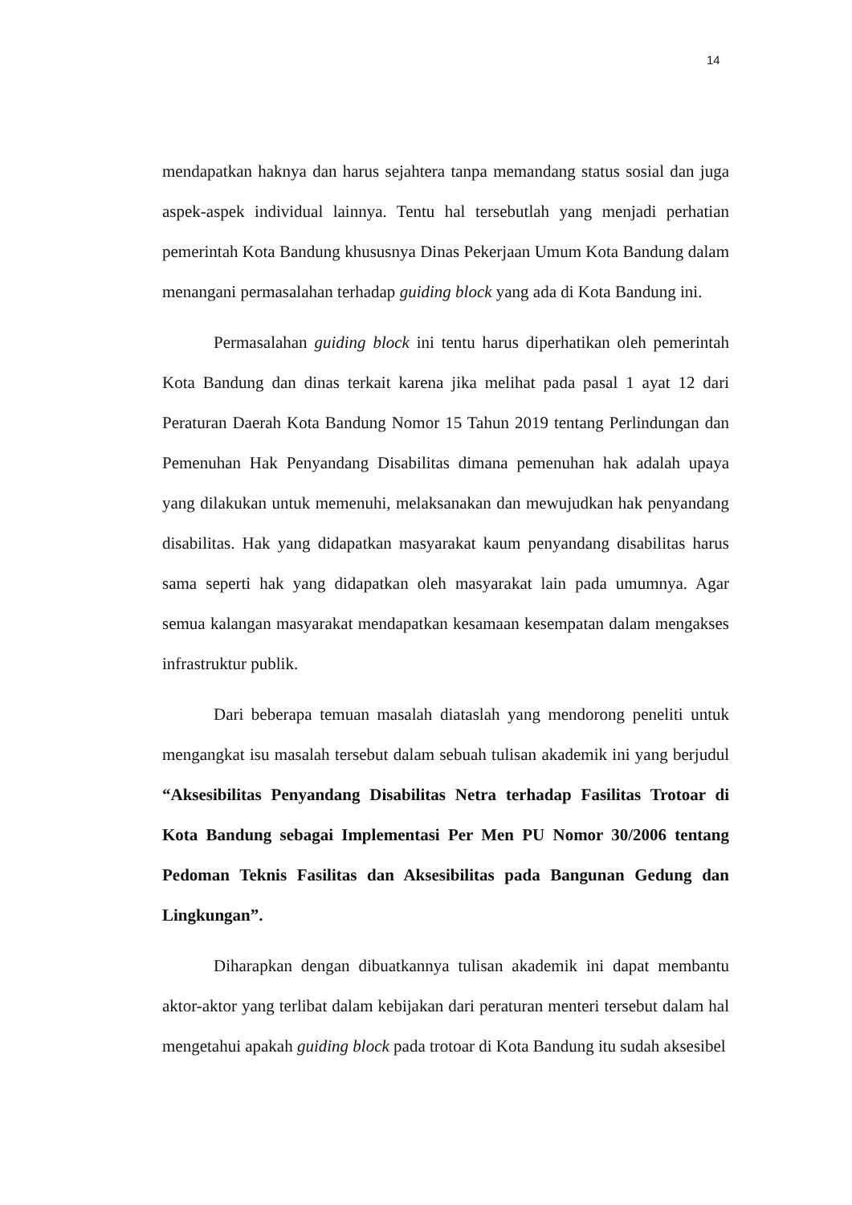14
mendapatkan haknya dan harus sejahtera tanpa memandang status sosial dan juga aspek-aspek individual lainnya. Tentu hal tersebutlah yang menjadi perhatian pemerintah Kota Bandung khususnya Dinas Pekerjaan Umum Kota Bandung dalam menangani permasalahan terhadap guiding block yang ada di Kota Bandung ini.
Permasalahan guiding block ini tentu harus diperhatikan oleh pemerintah Kota Bandung dan dinas terkait karena jika melihat pada pasal 1 ayat 12 dari Peraturan Daerah Kota Bandung Nomor 15 Tahun 2019 tentang Perlindungan dan Pemenuhan Hak Penyandang Disabilitas dimana pemenuhan hak adalah upaya yang dilakukan untuk memenuhi, melaksanakan dan mewujudkan hak penyandang disabilitas. Hak yang didapatkan masyarakat kaum penyandang disabilitas harus sama seperti hak yang didapatkan oleh masyarakat lain pada umumnya. Agar semua kalangan masyarakat mendapatkan kesamaan kesempatan dalam mengakses infrastruktur publik.
Dari beberapa temuan masalah diataslah yang mendorong peneliti untuk mengangkat isu masalah tersebut dalam sebuah tulisan akademik ini yang berjudul “Aksesibilitas Penyandang Disabilitas Netra terhadap Fasilitas Trotoar di Kota Bandung sebagai Implementasi Per Men PU Nomor 30/2006 tentang Pedoman Teknis Fasilitas dan Aksesibilitas pada Bangunan Gedung dan Lingkungan”.
Diharapkan dengan dibuatkannya tulisan akademik ini dapat membantu aktor-aktor yang terlibat dalam kebijakan dari peraturan menteri tersebut dalam hal mengetahui apakah guiding block pada trotoar di Kota Bandung itu sudah aksesibel